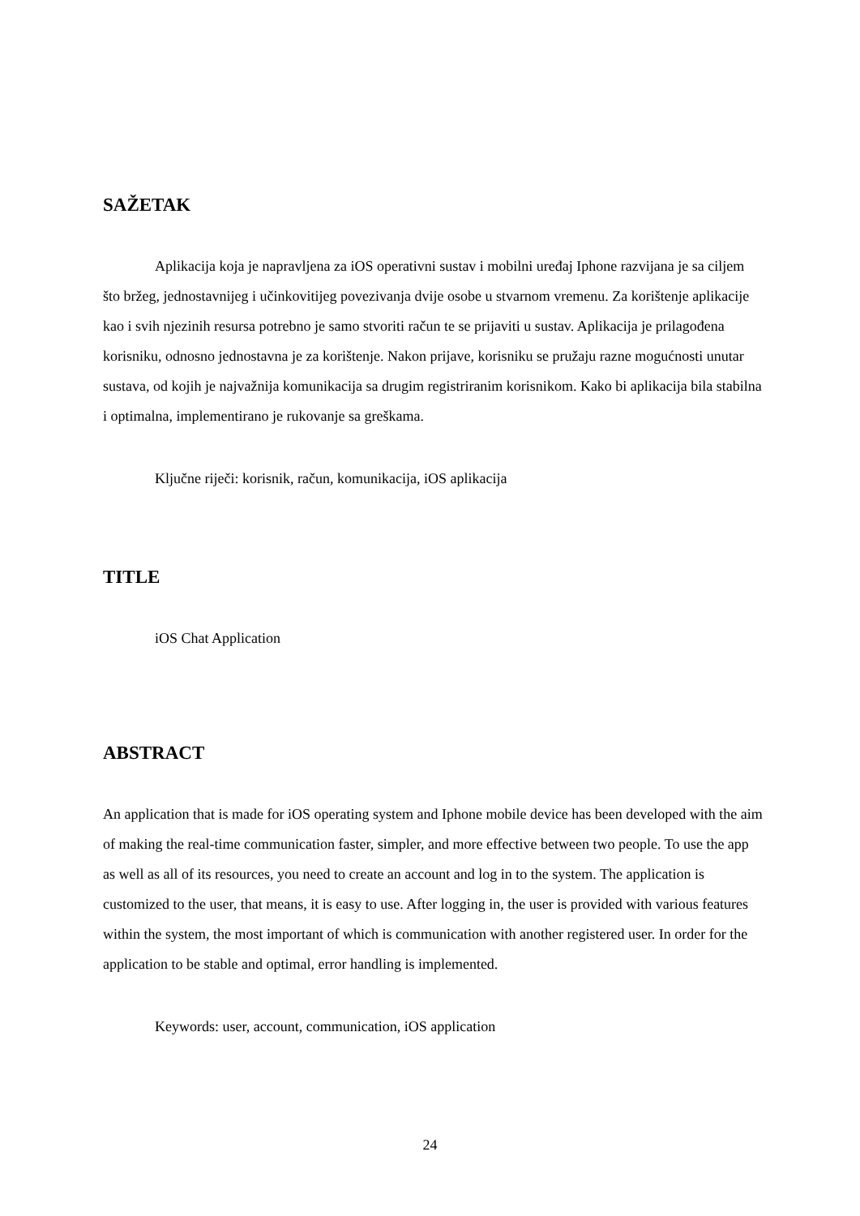SAŽETAK
Aplikacija koja je napravljena za iOS operativni sustav i mobilni uređaj Iphone razvijana je sa ciljem što bržeg, jednostavnijeg i učinkovitijeg povezivanja dvije osobe u stvarnom vremenu. Za korištenje aplikacije kao i svih njezinih resursa potrebno je samo stvoriti račun te se prijaviti u sustav. Aplikacija je prilagođena korisniku, odnosno jednostavna je za korištenje. Nakon prijave, korisniku se pružaju razne mogućnosti unutar sustava, od kojih je najvažnija komunikacija sa drugim registriranim korisnikom. Kako bi aplikacija bila stabilna i optimalna, implementirano je rukovanje sa greškama.
Ključne riječi: korisnik, račun, komunikacija, iOS aplikacija
TITLE
iOS Chat Application
ABSTRACT
An application that is made for iOS operating system and Iphone mobile device has been developed with the aim of making the real-time communication faster, simpler, and more effective between two people. To use the app as well as all of its resources, you need to create an account and log in to the system. The application is customized to the user, that means, it is easy to use. After logging in, the user is provided with various features within the system, the most important of which is communication with another registered user. In order for the application to be stable and optimal, error handling is implemented.
Keywords: user, account, communication, iOS application
24